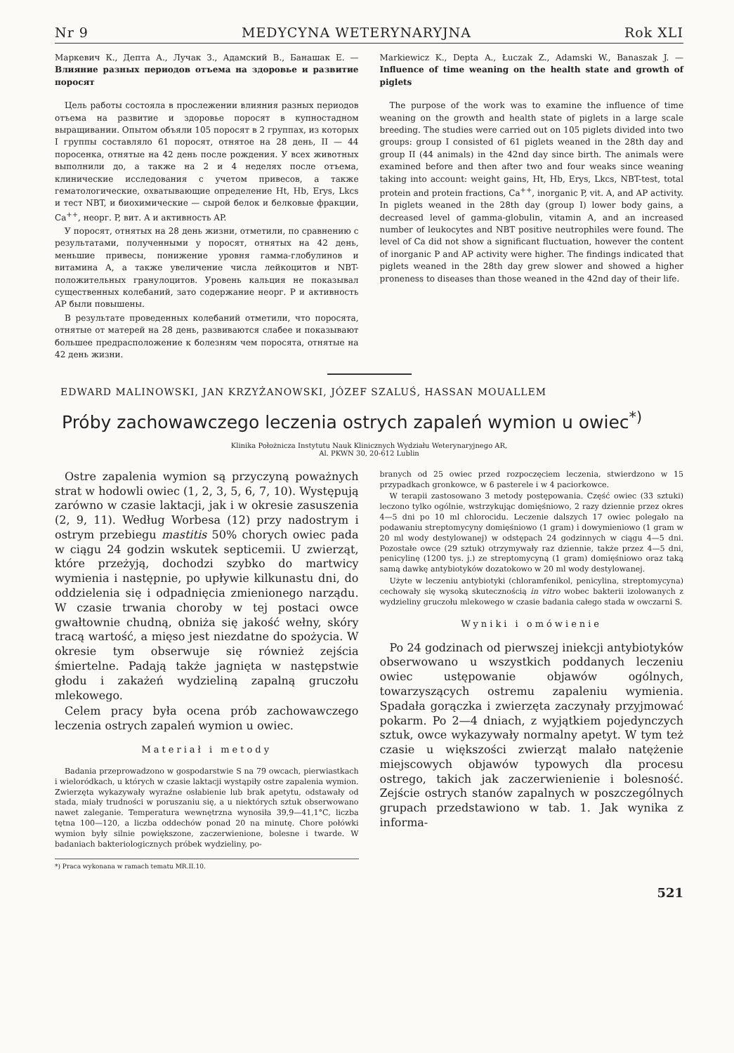Nr 9 MEDYCYNA WETERYNARYJNA Rok XLI
Маркевич К., Депта А., Лучак З., Адамский В., Банашак Е. — Влияние разных периодов отъема на здоровье и развитие поросят
Цель работы состояла в прослежении влияния разных периодов отъема на развитие и здоровье поросят в купностадном выращивании. Опытом объяли 105 поросят в 2 группах, из которых I группы составляло 61 поросят, отнятое на 28 день, II — 44 поросенка, отнятые на 42 день после рождения. У всех животных выполнили до, а также на 2 и 4 неделях после отъема, клинические исследования с учетом привесов, а также гематологические, охватывающие определение Ht, Hb, Erys, Lkcs и тест NBT, и биохимические — сырой белок и белковые фракции, Ca<sup>++</sup>, неорг. P, вит. A и активность AP.
У поросят, отнятых на 28 день жизни, отметили, по сравнению с результатами, полученными у поросят, отнятых на 42 день, меньшие привесы, понижение уровня гамма-глобулинов и витамина A, а также увеличение числа лейкоцитов и NBT-положительных гранулоцитов. Уровень кальция не показывал существенных колебаний, зато содержание неорг. P и активность AP были повышены.
В результате проведенных колебаний отметили, что поросята, отнятые от матерей на 28 день, развиваются слабее и показывают большее предрасположение к болезням чем поросята, отнятые на 42 день жизни.
Markiewicz K., Depta A., Łuczak Z., Adamski W., Banaszak J. — Influence of time weaning on the health state and growth of piglets
The purpose of the work was to examine the influence of time weaning on the growth and health state of piglets in a large scale breeding. The studies were carried out on 105 piglets divided into two groups: group I consisted of 61 piglets weaned in the 28th day and group II (44 animals) in the 42nd day since birth. The animals were examined before and then after two and four weaks since weaning taking into account: weight gains, Ht, Hb, Erys, Lkcs, NBT-test, total protein and protein fractions, Ca<sup>++</sup>, inorganic P, vit. A, and AP activity. In piglets weaned in the 28th day (group I) lower body gains, a decreased level of gamma-globulin, vitamin A, and an increased number of leukocytes and NBT positive neutrophiles were found. The level of Ca did not show a significant fluctuation, however the content of inorganic P and AP activity were higher. The findings indicated that piglets weaned in the 28th day grew slower and showed a higher proneness to diseases than those weaned in the 42nd day of their life.
EDWARD MALINOWSKI, JAN KRZYŻANOWSKI, JÓZEF SZALUŚ, HASSAN MOUALLEM
Próby zachowawczego leczenia ostrych zapaleń wymion u owiec<sup>*)</sup>
Klinika Położnicza Instytutu Nauk Klinicznych Wydziału Weterynaryjnego AR,
Al. PKWN 30, 20-612 Lublin
Ostre zapalenia wymion są przyczyną poważnych strat w hodowli owiec (1, 2, 3, 5, 6, 7, 10). Występują zarówno w czasie laktacji, jak i w okresie zasuszenia (2, 9, 11). Według Worbesa (12) przy nadostrym i ostrym przebiegu mastitis 50% chorych owiec pada w ciągu 24 godzin wskutek septicemii. U zwierząt, które przeżyją, dochodzi szybko do martwicy wymienia i następnie, po upływie kilkunastu dni, do oddzielenia się i odpadnięcia zmienionego narządu. W czasie trwania choroby w tej postaci owce gwałtownie chudną, obniża się jakość wełny, skóry tracą wartość, a mięso jest niezdatne do spożycia. W okresie tym obserwuje się również zejścia śmiertelne. Padają także jagnięta w następstwie głodu i zakażeń wydzieliną zapalną gruczołu mlekowego.
Celem pracy była ocena prób zachowawczego leczenia ostrych zapaleń wymion u owiec.
Materiał i metody
Badania przeprowadzono w gospodarstwie S na 79 owcach, pierwiastkach i wieloródkach, u których w czasie laktacji wystąpiły ostre zapalenia wymion. Zwierzęta wykazywały wyraźne osłabienie lub brak apetytu, odstawały od stada, miały trudności w poruszaniu się, a u niektórych sztuk obserwowano nawet zaleganie. Temperatura wewnętrzna wynosiła 39,9—41,1°C, liczba tętna 100—120, a liczba oddechów ponad 20 na minutę. Chore połówki wymion były silnie powiększone, zaczerwienione, bolesne i twarde. W badaniach bakteriologicznych próbek wydzieliny, po-
*) Praca wykonana w ramach tematu MR.II.10.
branych od 25 owiec przed rozpoczęciem leczenia, stwierdzono w 15 przypadkach gronkowce, w 6 pasterele i w 4 paciorkowce.
W terapii zastosowano 3 metody postępowania. Część owiec (33 sztuki) leczono tylko ogólnie, wstrzykując domięśniowo, 2 razy dziennie przez okres 4—5 dni po 10 ml chlorocidu. Leczenie dalszych 17 owiec polegało na podawaniu streptomycyny domięśniowo (1 gram) i dowymieniowo (1 gram w 20 ml wody destylowanej) w odstępach 24 godzinnych w ciągu 4—5 dni. Pozostałe owce (29 sztuk) otrzymywały raz dziennie, także przez 4—5 dni, penicylinę (1200 tys. j.) ze streptomycyną (1 gram) domięśniowo oraz taką samą dawkę antybiotyków dozatokowo w 20 ml wody destylowanej.
Użyte w leczeniu antybiotyki (chloramfenikol, penicylina, streptomycyna) cechowały się wysoką skutecznością in vitro wobec bakterii izolowanych z wydzieliny gruczołu mlekowego w czasie badania całego stada w owczarni S.
Wyniki i omówienie
Po 24 godzinach od pierwszej iniekcji antybiotyków obserwowano u wszystkich poddanych leczeniu owiec ustępowanie objawów ogólnych, towarzyszących ostremu zapaleniu wymienia. Spadała gorączka i zwierzęta zaczynały przyjmować pokarm. Po 2—4 dniach, z wyjątkiem pojedynczych sztuk, owce wykazywały normalny apetyt. W tym też czasie u większości zwierząt malało natężenie miejscowych objawów typowych dla procesu ostrego, takich jak zaczerwienienie i bolesność. Zejście ostrych stanów zapalnych w poszczególnych grupach przedstawiono w tab. 1. Jak wynika z informa-
521